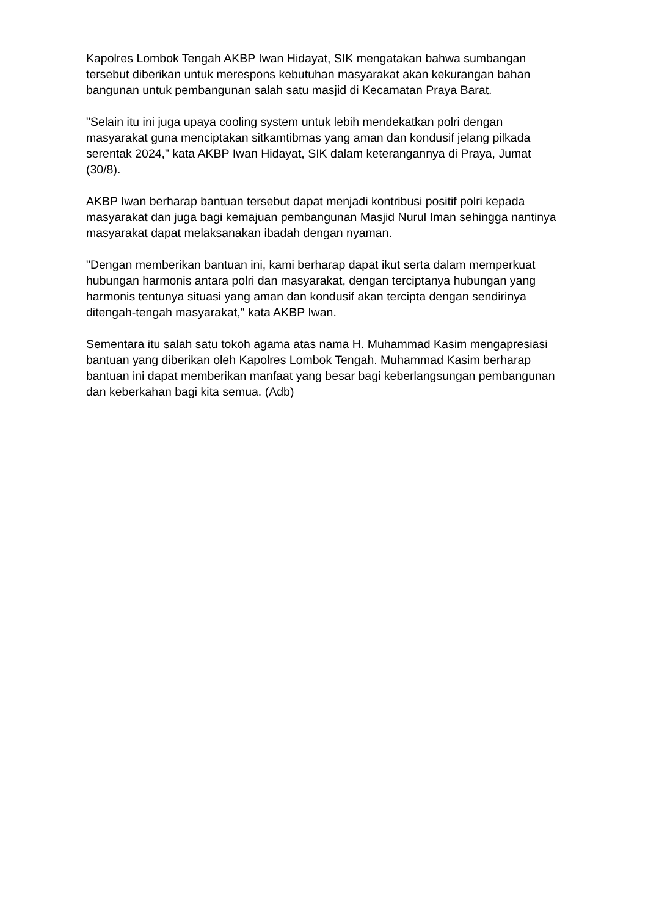Kapolres Lombok Tengah AKBP Iwan Hidayat, SIK mengatakan bahwa sumbangan tersebut diberikan untuk merespons kebutuhan masyarakat akan kekurangan bahan bangunan untuk pembangunan salah satu masjid di Kecamatan Praya Barat.
"Selain itu ini juga upaya cooling system untuk lebih mendekatkan polri dengan masyarakat guna menciptakan sitkamtibmas yang aman dan kondusif jelang pilkada serentak 2024," kata AKBP Iwan Hidayat, SIK dalam keterangannya di Praya, Jumat (30/8).
AKBP Iwan berharap bantuan tersebut dapat menjadi kontribusi positif polri kepada masyarakat dan juga bagi kemajuan pembangunan Masjid Nurul Iman sehingga nantinya masyarakat dapat melaksanakan ibadah dengan nyaman.
"Dengan memberikan bantuan ini, kami berharap dapat ikut serta dalam memperkuat hubungan harmonis antara polri dan masyarakat, dengan terciptanya hubungan yang harmonis tentunya situasi yang aman dan kondusif akan tercipta dengan sendirinya ditengah-tengah masyarakat," kata AKBP Iwan.
Sementara itu salah satu tokoh agama atas nama H. Muhammad Kasim mengapresiasi bantuan yang diberikan oleh Kapolres Lombok Tengah. Muhammad Kasim berharap bantuan ini dapat memberikan manfaat yang besar bagi keberlangsungan pembangunan dan keberkahan bagi kita semua. (Adb)